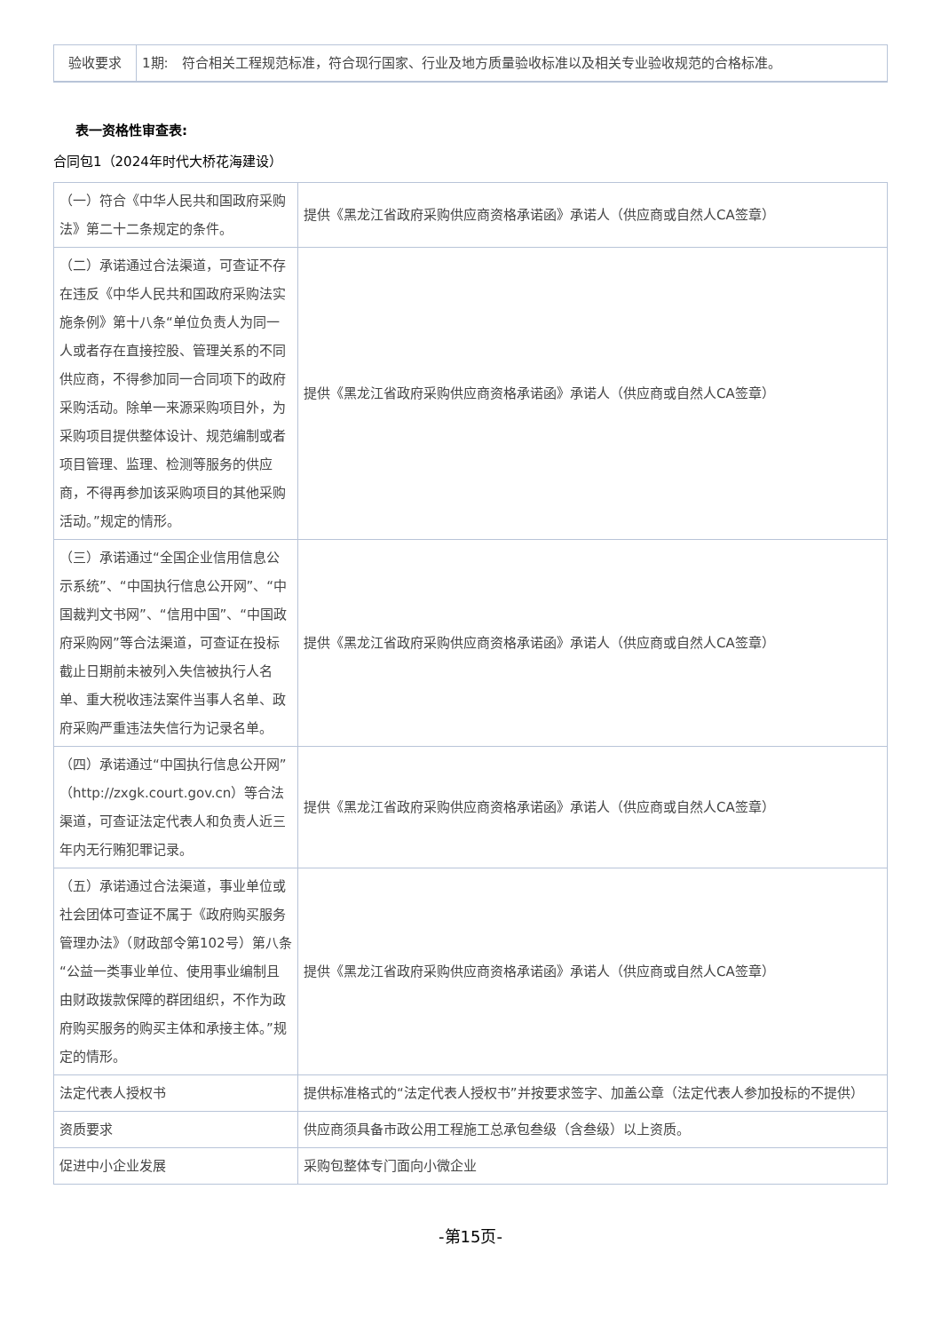| 验收要求 | 1期: 符合相关工程规范标准，符合现行国家、行业及地方质量验收标准以及相关专业验收规范的合格标准。 |
表一资格性审查表:
合同包1（2024年时代大桥花海建设）
| （一）符合《中华人民共和国政府采购法》第二十二条规定的条件。 | 提供《黑龙江省政府采购供应商资格承诺函》承诺人（供应商或自然人CA签章） |
| （二）承诺通过合法渠道，可查证不存在违反《中华人民共和国政府采购法实施条例》第十八条“单位负责人为同一人或者存在直接控股、管理关系的不同供应商，不得参加同一合同项下的政府采购活动。除单一来源采购项目外，为采购项目提供整体设计、规范编制或者项目管理、监理、检测等服务的供应商，不得再参加该采购项目的其他采购活动。”规定的情形。 | 提供《黑龙江省政府采购供应商资格承诺函》承诺人（供应商或自然人CA签章） |
| （三）承诺通过“全国企业信用信息公示系统”、“中国执行信息公开网”、“中国裁判文书网”、“信用中国”、“中国政府采购网”等合法渠道，可查证在投标截止日期前未被列入失信被执行人名单、重大税收违法案件当事人名单、政府采购严重违法失信行为记录名单。 | 提供《黑龙江省政府采购供应商资格承诺函》承诺人（供应商或自然人CA签章） |
| （四）承诺通过“中国执行信息公开网”（http://zxgk.court.gov.cn）等合法渠道，可查证法定代表人和负责人近三年内无行贿犯罪记录。 | 提供《黑龙江省政府采购供应商资格承诺函》承诺人（供应商或自然人CA签章） |
| （五）承诺通过合法渠道，事业单位或社会团体可查证不属于《政府购买服务管理办法》（财政部令第102号）第八条“公益一类事业单位、使用事业编制且由财政拨款保障的群团组织，不作为政府购买服务的购买主体和承接主体。”规定的情形。 | 提供《黑龙江省政府采购供应商资格承诺函》承诺人（供应商或自然人CA签章） |
| 法定代表人授权书 | 提供标准格式的“法定代表人授权书”并按要求签字、加盖公章（法定代表人参加投标的不提供） |
| 资质要求 | 供应商须具备市政公用工程施工总承包叁级（含叁级）以上资质。 |
| 促进中小企业发展 | 采购包整体专门面向小微企业 |
-第15页-